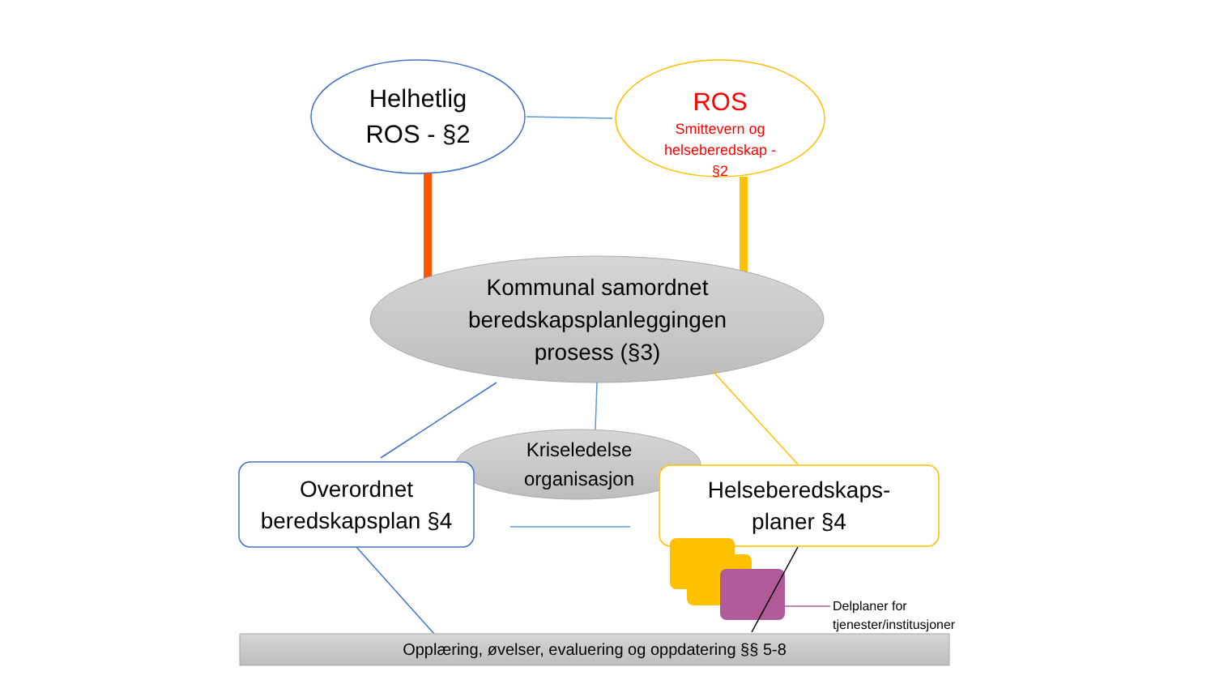Helhetlig
ROS - §2
ROS
Smittevern og
helseberedskap -
§2
Kommunal samordnet
beredskapsplanleggingen
prosess (§3)
Kriseledelse
organisasjon
Overordnet
beredskapsplan §4
Helseberedskaps-
planer §4
Delplaner for
tjenester/institusjoner
Opplæring, øvelser, evaluering og oppdatering §§ 5-8